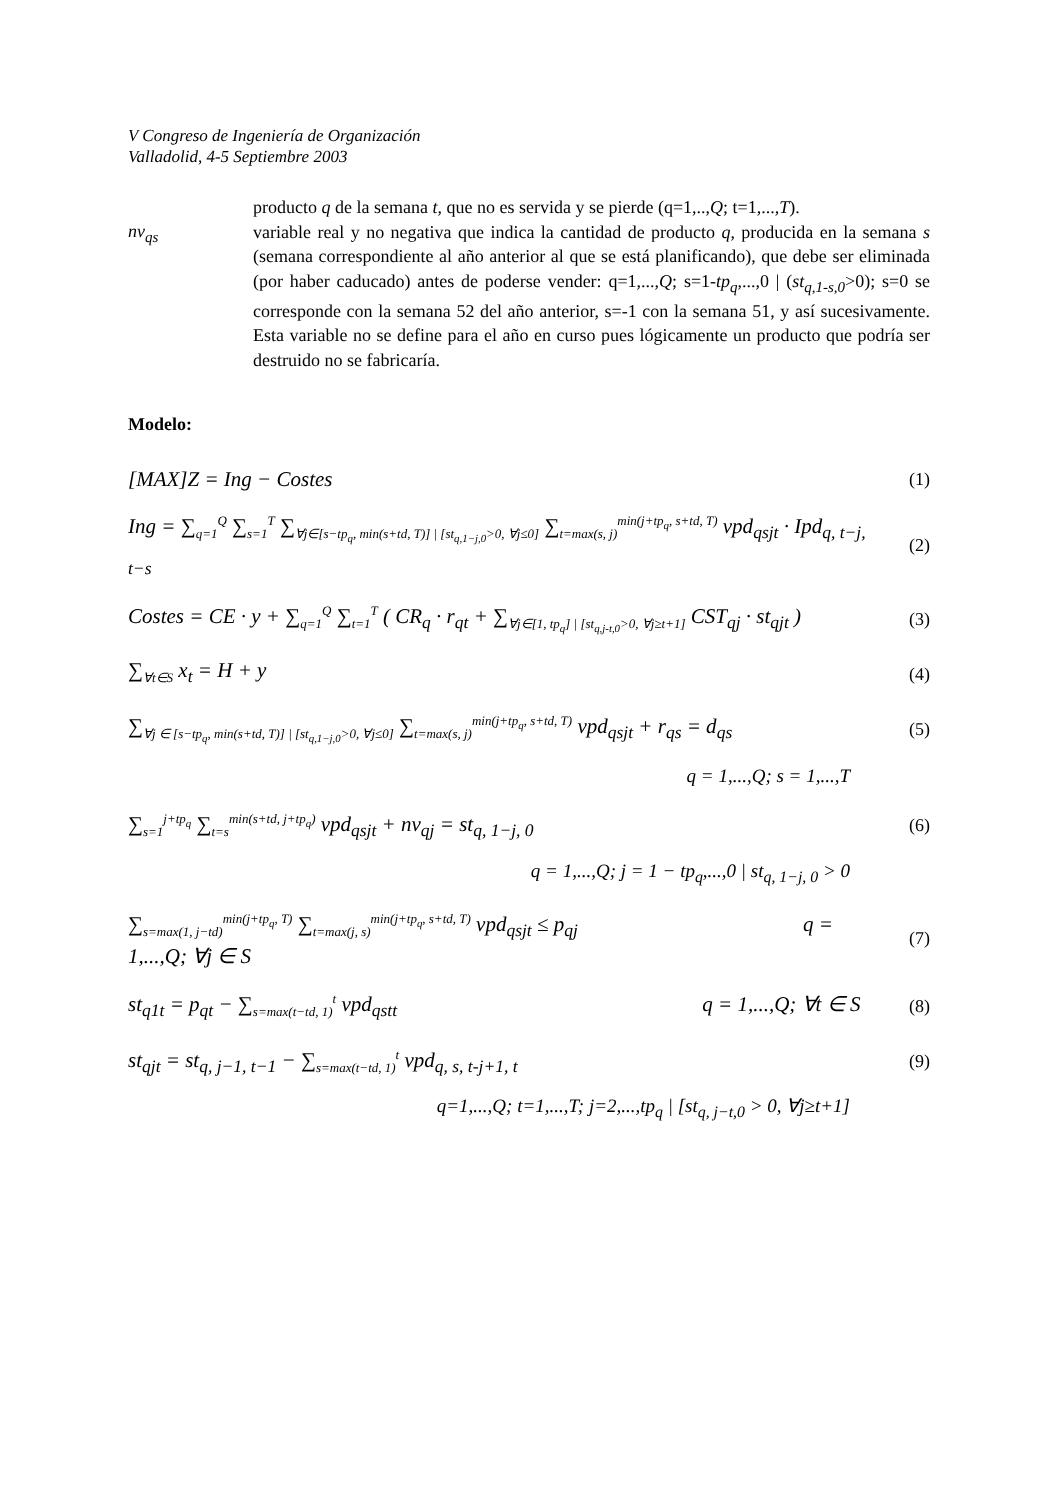V Congreso de Ingeniería de Organización
Valladolid, 4-5 Septiembre 2003
nv<sub>qs</sub>
producto q de la semana t, que no es servida y se pierde (q=1,..,Q; t=1,...,T).
variable real y no negativa que indica la cantidad de producto q, producida en la semana s (semana correspondiente al año anterior al que se está planificando), que debe ser eliminada (por haber caducado) antes de poderse vender: q=1,...,Q; s=1-tp<sub>q</sub>,...,0 | (st<sub>q,1-s,0</sub>>0); s=0 se corresponde con la semana 52 del año anterior, s=-1 con la semana 51, y así sucesivamente. Esta variable no se define para el año en curso pues lógicamente un producto que podría ser destruido no se fabricaría.
Modelo:
[MAX]Z = Ing − Costes
(1)
Ing = ∑<sub>q=1</sub><sup>Q</sup> ∑<sub>s=1</sub><sup>T</sup> ∑<sub>∀j∈[s−tp<sub>q</sub>, min(s+td, T)] | [st<sub>q,1−j,0</sub>>0, ∀j≤0]</sub> ∑<sub>t=max(s, j)</sub><sup>min(j+tp<sub>q</sub>, s+td, T)</sup> vpd<sub>qsjt</sub> · Ipd<sub>q, t−j, t−s</sub>
(2)
Costes = CE · y + ∑<sub>q=1</sub><sup>Q</sup> ∑<sub>t=1</sub><sup>T</sup> ( CR<sub>q</sub> · r<sub>qt</sub> + ∑<sub>∀j∈[1, tp<sub>q</sub>] | [st<sub>q,j-t,0</sub>>0, ∀j≥t+1]</sub> CST<sub>qj</sub> · st<sub>qjt</sub> )
(3)
∑<sub>∀t∈S</sub> x<sub>t</sub> = H + y
(4)
∑<sub>∀j ∈ [s−tp<sub>q</sub>, min(s+td, T)] | [st<sub>q,1−j,0</sub>>0, ∀j≤0]</sub> ∑<sub>t=max(s, j)</sub><sup>min(j+tp<sub>q</sub>, s+td, T)</sup> vpd<sub>qsjt</sub> + r<sub>qs</sub> = d<sub>qs</sub>
(5)
q = 1,...,Q; s = 1,...,T
∑<sub>s=1</sub><sup>j+tp<sub>q</sub></sup> ∑<sub>t=s</sub><sup>min(s+td, j+tp<sub>q</sub>)</sup> vpd<sub>qsjt</sub> + nv<sub>qj</sub> = st<sub>q, 1−j, 0</sub>
(6)
q = 1,...,Q; j = 1 − tp<sub>q</sub>,...,0 | st<sub>q, 1−j, 0</sub> > 0
∑<sub>s=max(1, j−td)</sub><sup>min(j+tp<sub>q</sub>, T)</sup> ∑<sub>t=max(j, s)</sub><sup>min(j+tp<sub>q</sub>, s+td, T)</sup> vpd<sub>qsjt</sub> ≤ p<sub>qj</sub> q = 1,...,Q; ∀j ∈ S
(7)
st<sub>q1t</sub> = p<sub>qt</sub> − ∑<sub>s=max(t−td, 1)</sub><sup>t</sup> vpd<sub>qstt</sub> q = 1,...,Q; ∀t ∈ S
(8)
st<sub>qjt</sub> = st<sub>q, j−1, t−1</sub> − ∑<sub>s=max(t−td, 1)</sub><sup>t</sup> vpd<sub>q, s, t-j+1, t</sub>
(9)
q=1,...,Q; t=1,...,T; j=2,...,tp<sub>q</sub> | [st<sub>q, j−t,0</sub> > 0, ∀j≥t+1]